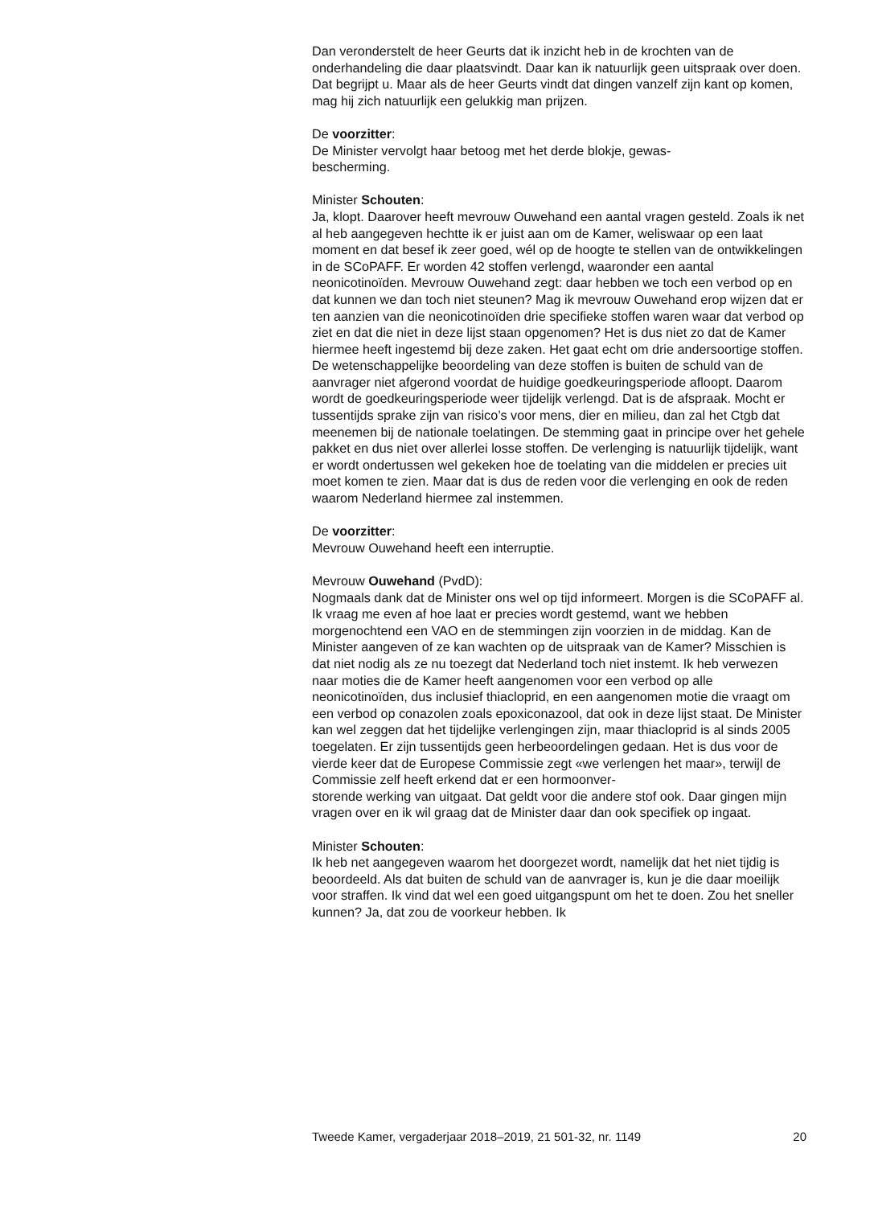Dan veronderstelt de heer Geurts dat ik inzicht heb in de krochten van de onderhandeling die daar plaatsvindt. Daar kan ik natuurlijk geen uitspraak over doen. Dat begrijpt u. Maar als de heer Geurts vindt dat dingen vanzelf zijn kant op komen, mag hij zich natuurlijk een gelukkig man prijzen.
De voorzitter:
De Minister vervolgt haar betoog met het derde blokje, gewas-
bescherming.
Minister Schouten:
Ja, klopt. Daarover heeft mevrouw Ouwehand een aantal vragen gesteld. Zoals ik net al heb aangegeven hechtte ik er juist aan om de Kamer, weliswaar op een laat moment en dat besef ik zeer goed, wél op de hoogte te stellen van de ontwikkelingen in de SCoPAFF. Er worden 42 stoffen verlengd, waaronder een aantal neonicotinoïden. Mevrouw Ouwehand zegt: daar hebben we toch een verbod op en dat kunnen we dan toch niet steunen? Mag ik mevrouw Ouwehand erop wijzen dat er ten aanzien van die neonicotinoïden drie specifieke stoffen waren waar dat verbod op ziet en dat die niet in deze lijst staan opgenomen? Het is dus niet zo dat de Kamer hiermee heeft ingestemd bij deze zaken. Het gaat echt om drie andersoortige stoffen. De wetenschappelijke beoordeling van deze stoffen is buiten de schuld van de aanvrager niet afgerond voordat de huidige goedkeuringsperiode afloopt. Daarom wordt de goedkeuringsperiode weer tijdelijk verlengd. Dat is de afspraak. Mocht er tussentijds sprake zijn van risico’s voor mens, dier en milieu, dan zal het Ctgb dat meenemen bij de nationale toelatingen. De stemming gaat in principe over het gehele pakket en dus niet over allerlei losse stoffen. De verlenging is natuurlijk tijdelijk, want er wordt ondertussen wel gekeken hoe de toelating van die middelen er precies uit moet komen te zien. Maar dat is dus de reden voor die verlenging en ook de reden waarom Nederland hiermee zal instemmen.
De voorzitter:
Mevrouw Ouwehand heeft een interruptie.
Mevrouw Ouwehand (PvdD):
Nogmaals dank dat de Minister ons wel op tijd informeert. Morgen is die SCoPAFF al. Ik vraag me even af hoe laat er precies wordt gestemd, want we hebben morgenochtend een VAO en de stemmingen zijn voorzien in de middag. Kan de Minister aangeven of ze kan wachten op de uitspraak van de Kamer? Misschien is dat niet nodig als ze nu toezegt dat Nederland toch niet instemt. Ik heb verwezen naar moties die de Kamer heeft aangenomen voor een verbod op alle neonicotinoïden, dus inclusief thiacloprid, en een aangenomen motie die vraagt om een verbod op conazolen zoals epoxiconazool, dat ook in deze lijst staat. De Minister kan wel zeggen dat het tijdelijke verlengingen zijn, maar thiacloprid is al sinds 2005 toegelaten. Er zijn tussentijds geen herbeoordelingen gedaan. Het is dus voor de vierde keer dat de Europese Commissie zegt «we verlengen het maar», terwijl de Commissie zelf heeft erkend dat er een hormoonver-
storende werking van uitgaat. Dat geldt voor die andere stof ook. Daar gingen mijn vragen over en ik wil graag dat de Minister daar dan ook specifiek op ingaat.
Minister Schouten:
Ik heb net aangegeven waarom het doorgezet wordt, namelijk dat het niet tijdig is beoordeeld. Als dat buiten de schuld van de aanvrager is, kun je die daar moeilijk voor straffen. Ik vind dat wel een goed uitgangspunt om het te doen. Zou het sneller kunnen? Ja, dat zou de voorkeur hebben. Ik
Tweede Kamer, vergaderjaar 2018–2019, 21 501-32, nr. 1149 20